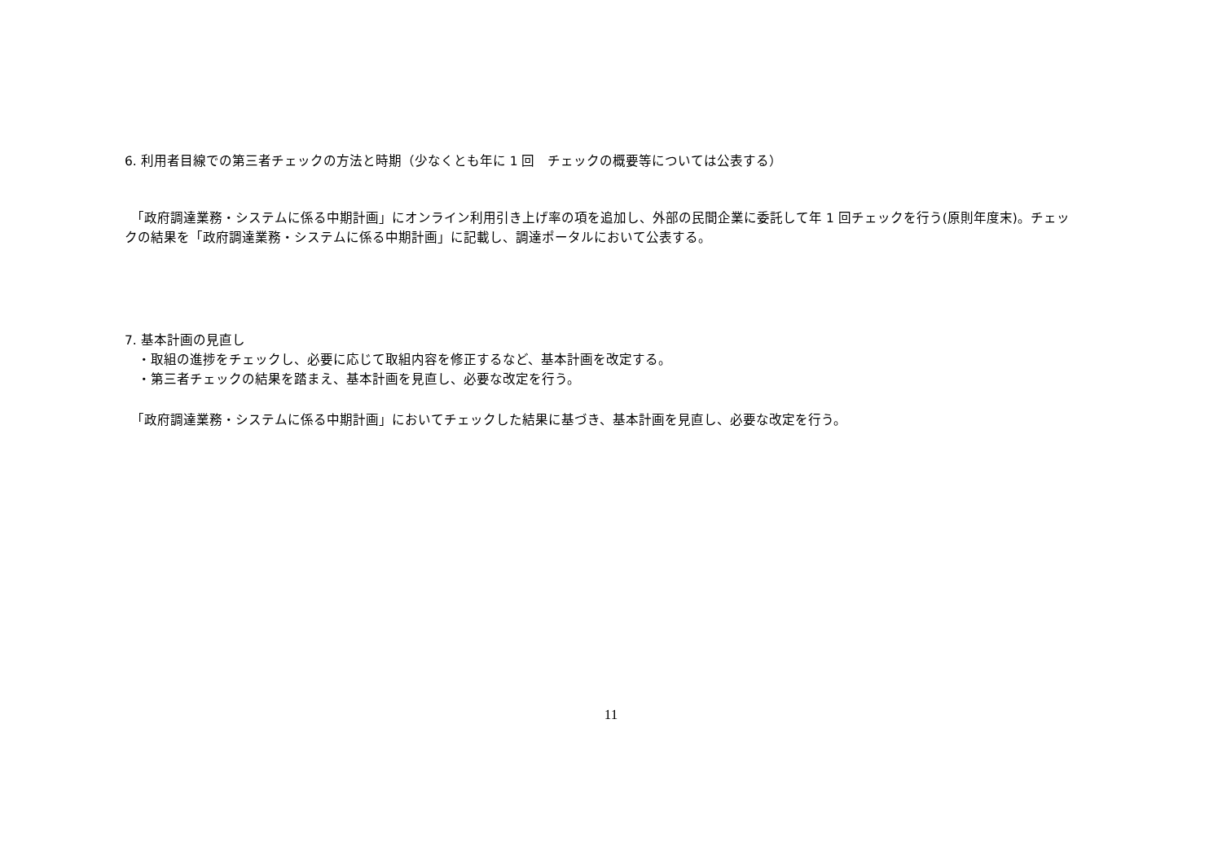6. 利用者目線での第三者チェックの方法と時期（少なくとも年に 1 回　チェックの概要等については公表する）
　「政府調達業務・システムに係る中期計画」にオンライン利用引き上げ率の項を追加し、外部の民間企業に委託して年 1 回チェックを行う(原則年度末)。チェックの結果を「政府調達業務・システムに係る中期計画」に記載し、調達ポータルにおいて公表する。
7. 基本計画の見直し
　・取組の進捗をチェックし、必要に応じて取組内容を修正するなど、基本計画を改定する。
　・第三者チェックの結果を踏まえ、基本計画を見直し、必要な改定を行う。
　「政府調達業務・システムに係る中期計画」においてチェックした結果に基づき、基本計画を見直し、必要な改定を行う。
11